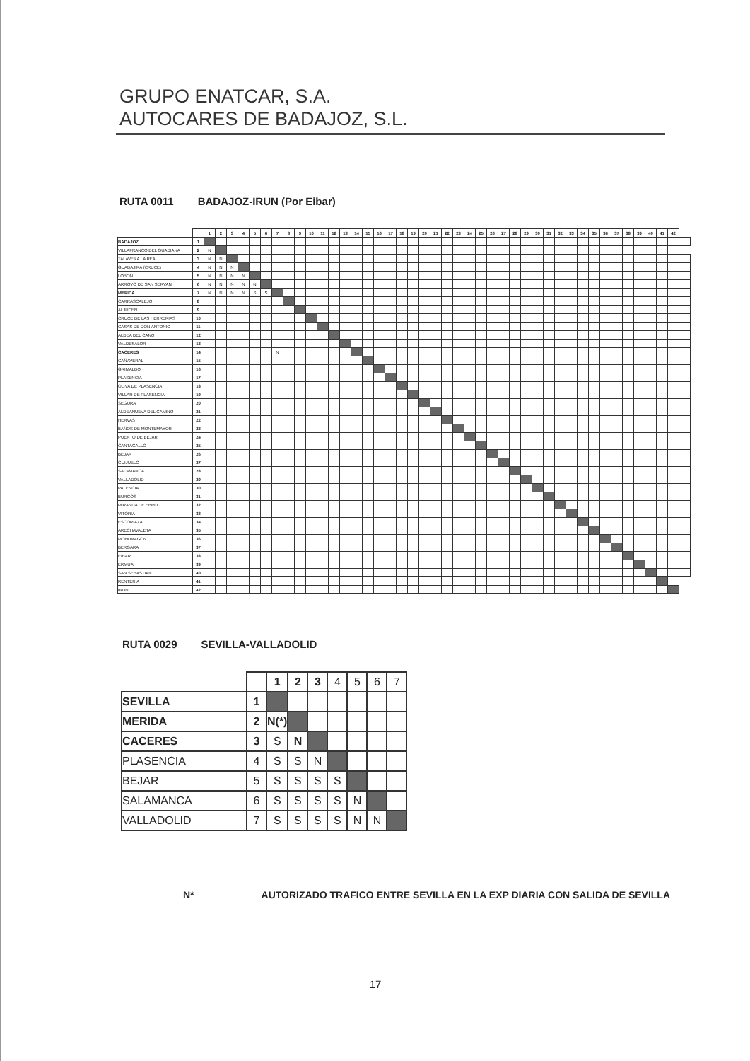GRUPO ENATCAR, S.A.
AUTOCARES DE BADAJOZ, S.L.
RUTA 0011 BADAJOZ-IRUN (Por Eibar)
| | | 1 | 2 | 3 | 4 | 5 | 6 | 7 | 8 | 9 | 10 | 11 | 12 | 13 | 14 | 15 | 16 | 17 | 18 | 19 | 20 | 21 | 22 | 23 | 24 | 25 | 26 | 27 | 28 | 29 | 30 | 31 | 32 | 33 | 34 | 35 | 36 | 37 | 38 | 39 | 40 | 41 | 42 | |
| BADAJOZ | 1 | | | | | | | | | | | | | | | | | | | | | | | | | | | | | | | | | | | | | | | | | | | |
| VILLAFRANCO DEL GUADIANA | 2 | N | | | | | | | | | | | | | | | | | | | | | | | | | | | | | | | | | | | | | | | | | | |
| TALAVERA LA REAL | 3 | N | N | | | | | | | | | | | | | | | | | | | | | | | | | | | | | | | | | | | | | | | | | |
| GUADAJIRA (CRUCE) | 4 | N | N | N | | | | | | | | | | | | | | | | | | | | | | | | | | | | | | | | | | | | | | | | |
| LOBON | 5 | N | N | N | N | | | | | | | | | | | | | | | | | | | | | | | | | | | | | | | | | | | | | | | |
| ARROYO DE SAN SERVAN | 6 | N | N | N | N | N | | | | | | | | | | | | | | | | | | | | | | | | | | | | | | | | | | | | | | |
| MERIDA | 7 | N | N | N | N | S | S | | | | | | | | | | | | | | | | | | | | | | | | | | | | | | | | | | | | | |
| CARRASCALEJO | 8 | | | | | | | | | | | | | | | | | | | | | | | | | | | | | | | | | | | | | | | | | | | |
| ALJUCEN | 9 | | | | | | | | | | | | | | | | | | | | | | | | | | | | | | | | | | | | | | | | | | | |
| CRUCE DE LAS HERRERIAS | 10 | | | | | | | | | | | | | | | | | | | | | | | | | | | | | | | | | | | | | | | | | | | |
| CASAS DE DON ANTONIO | 11 | | | | | | | | | | | | | | | | | | | | | | | | | | | | | | | | | | | | | | | | | | | |
| ALDEA DEL CANO | 12 | | | | | | | | | | | | | | | | | | | | | | | | | | | | | | | | | | | | | | | | | | | |
| VALDESALOR | 13 | | | | | | | | | | | | | | | | | | | | | | | | | | | | | | | | | | | | | | | | | | | |
| CACERES | 14 | | | | | | | N | | | | | | | | | | | | | | | | | | | | | | | | | | | | | | | | | | | | |
| CAÑAVERAL | 15 | | | | | | | | | | | | | | | | | | | | | | | | | | | | | | | | | | | | | | | | | | | |
| GRIMALDO | 16 | | | | | | | | | | | | | | | | | | | | | | | | | | | | | | | | | | | | | | | | | | | |
| PLASENCIA | 17 | | | | | | | | | | | | | | | | | | | | | | | | | | | | | | | | | | | | | | | | | | | |
| OLIVA DE PLASENCIA | 18 | | | | | | | | | | | | | | | | | | | | | | | | | | | | | | | | | | | | | | | | | | | |
| VILLAR DE PLASENCIA | 19 | | | | | | | | | | | | | | | | | | | | | | | | | | | | | | | | | | | | | | | | | | | |
| SEGURA | 20 | | | | | | | | | | | | | | | | | | | | | | | | | | | | | | | | | | | | | | | | | | | |
| ALDEANUEVA DEL CAMINO | 21 | | | | | | | | | | | | | | | | | | | | | | | | | | | | | | | | | | | | | | | | | | | |
| HERVAS | 22 | | | | | | | | | | | | | | | | | | | | | | | | | | | | | | | | | | | | | | | | | | | |
| BAÑOS DE MONTEMAYOR | 23 | | | | | | | | | | | | | | | | | | | | | | | | | | | | | | | | | | | | | | | | | | | |
| PUERTO DE BEJAR | 24 | | | | | | | | | | | | | | | | | | | | | | | | | | | | | | | | | | | | | | | | | | | |
| CANTAGALLO | 25 | | | | | | | | | | | | | | | | | | | | | | | | | | | | | | | | | | | | | | | | | | | |
| BEJAR | 26 | | | | | | | | | | | | | | | | | | | | | | | | | | | | | | | | | | | | | | | | | | | |
| GUIJUELO | 27 | | | | | | | | | | | | | | | | | | | | | | | | | | | | | | | | | | | | | | | | | | | |
| SALAMANCA | 28 | | | | | | | | | | | | | | | | | | | | | | | | | | | | | | | | | | | | | | | | | | | |
| VALLADOLID | 29 | | | | | | | | | | | | | | | | | | | | | | | | | | | | | | | | | | | | | | | | | | | |
| PALENCIA | 30 | | | | | | | | | | | | | | | | | | | | | | | | | | | | | | | | | | | | | | | | | | | |
| BURGOS | 31 | | | | | | | | | | | | | | | | | | | | | | | | | | | | | | | | | | | | | | | | | | | |
| MIRANDA DE EBRO | 32 | | | | | | | | | | | | | | | | | | | | | | | | | | | | | | | | | | | | | | | | | | | |
| VITORIA | 33 | | | | | | | | | | | | | | | | | | | | | | | | | | | | | | | | | | | | | | | | | | | |
| ESCORIAZA | 34 | | | | | | | | | | | | | | | | | | | | | | | | | | | | | | | | | | | | | | | | | | | |
| ARECHAVALETA | 35 | | | | | | | | | | | | | | | | | | | | | | | | | | | | | | | | | | | | | | | | | | | |
| MONDRAGON | 36 | | | | | | | | | | | | | | | | | | | | | | | | | | | | | | | | | | | | | | | | | | | |
| BERGARA | 37 | | | | | | | | | | | | | | | | | | | | | | | | | | | | | | | | | | | | | | | | | | | |
| EIBAR | 38 | | | | | | | | | | | | | | | | | | | | | | | | | | | | | | | | | | | | | | | | | | | |
| ERMUA | 39 | | | | | | | | | | | | | | | | | | | | | | | | | | | | | | | | | | | | | | | | | | | |
| SAN SEBASTIAN | 40 | | | | | | | | | | | | | | | | | | | | | | | | | | | | | | | | | | | | | | | | | | | |
| RENTERIA | 41 | | | | | | | | | | | | | | | | | | | | | | | | | | | | | | | | | | | | | | | | | | | |
| IRUN | 42 | | | | | | | | | | | | | | | | | | | | | | | | | | | | | | | | | | | | | | | | | | | |
RUTA 0029 SEVILLA-VALLADOLID
| | | 1 | 2 | 3 | 4 | 5 | 6 | 7 |
| SEVILLA | 1 | | | | | | | |
| MERIDA | 2 | N(*) | | | | | | |
| CACERES | 3 | S | N | | | | | |
| PLASENCIA | 4 | S | S | N | | | | |
| BEJAR | 5 | S | S | S | S | | | |
| SALAMANCA | 6 | S | S | S | S | N | | |
| VALLADOLID | 7 | S | S | S | S | N | N | |
N* AUTORIZADO TRAFICO ENTRE SEVILLA EN LA EXP DIARIA CON SALIDA DE SEVILLA
17